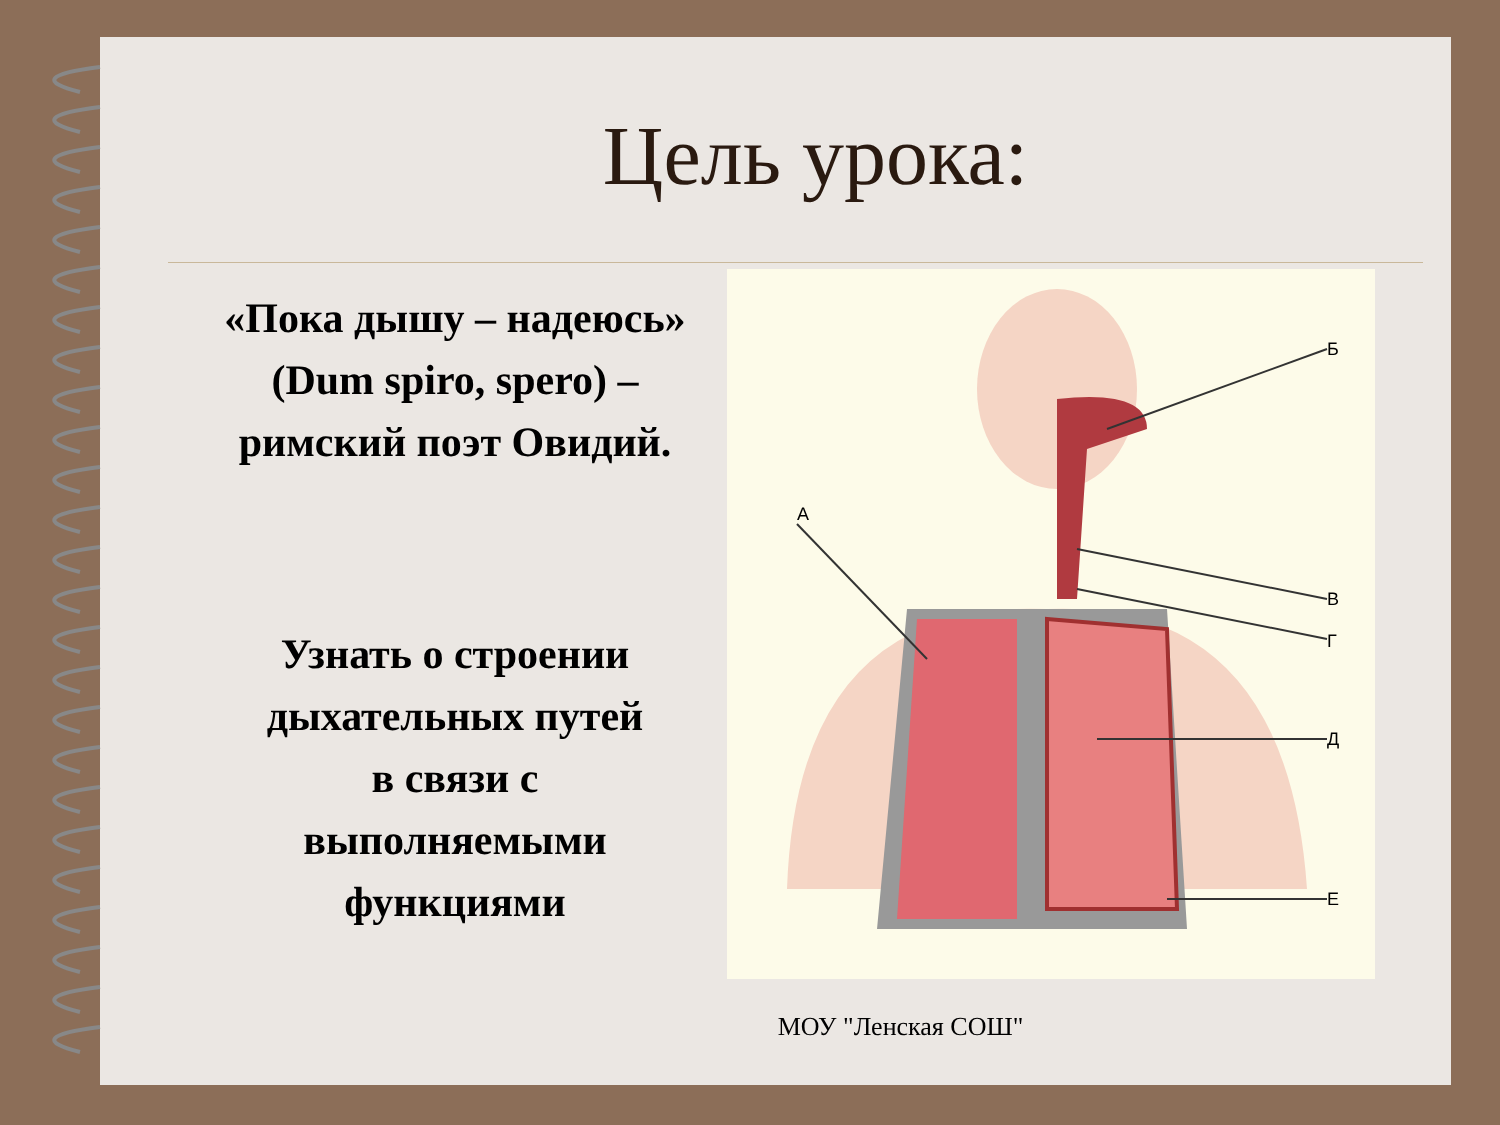Цель урока:
«Пока дышу – надеюсь»
(Dum spiro, spero) –
римский поэт Овидий.
Узнать о строении
дыхательных путей
в связи с
выполняемыми
функциями
Б
А
В
Г
Д
Е
МОУ "Ленская СОШ"